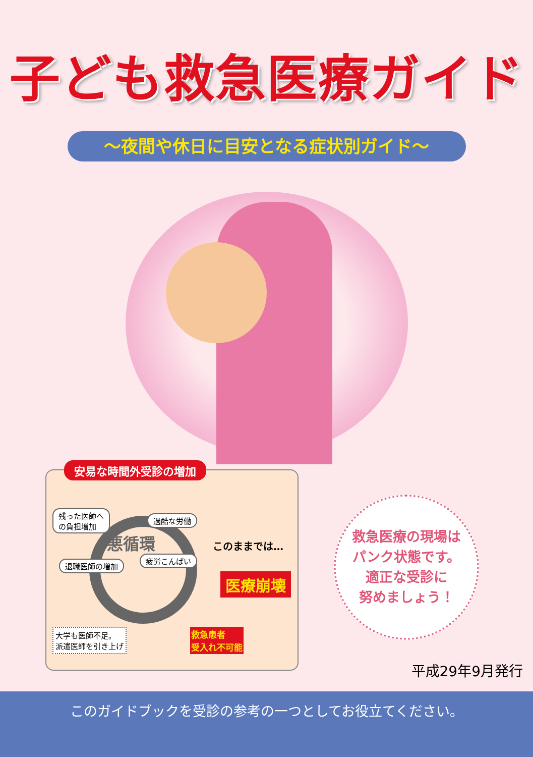子ども救急医療ガイド
～夜間や休日に目安となる症状別ガイド～
安易な時間外受診の増加
残った医師へ
の負担増加
過酷な労働
悪循環
退職医師の増加
疲労こんぱい
このままでは…
医療崩壊
大学も医師不足。
派遣医師を引き上げ
救急患者
受入れ不可能
救急医療の現場は
パンク状態です。
適正な受診に
努めましょう！
平成29年9月発行
このガイドブックを受診の参考の一つとしてお役立てください。